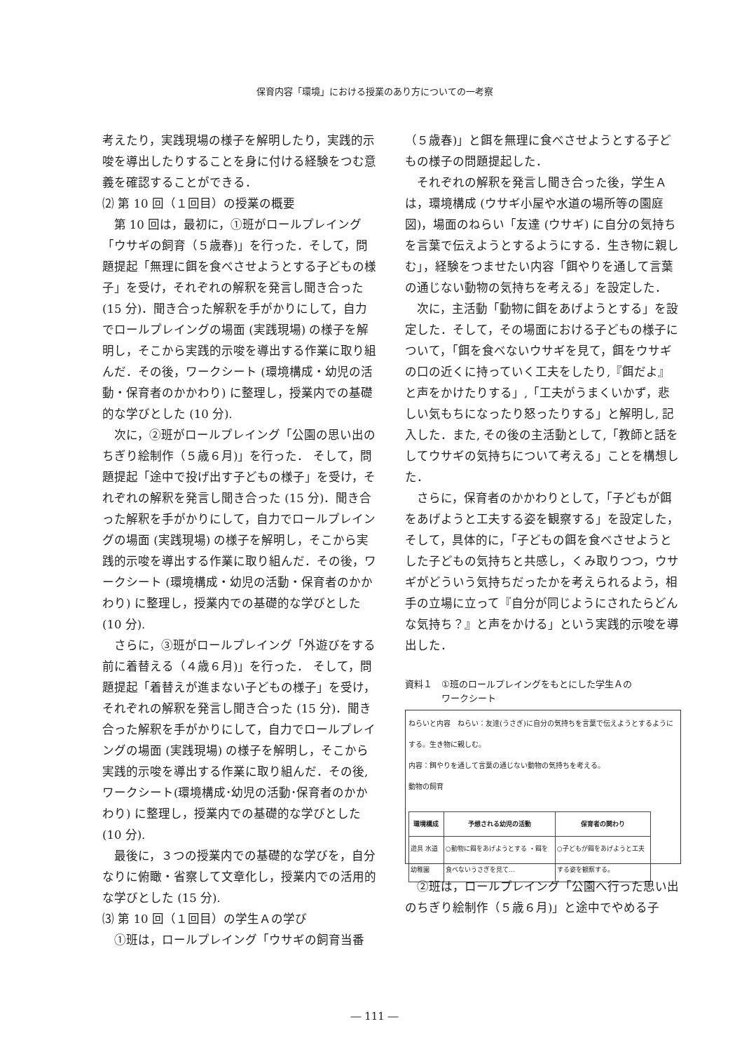保育内容「環境」における授業のあり方についての一考察
考えたり，実践現場の様子を解明したり，実践的示唆を導出したりすることを身に付ける経験をつむ意義を確認することができる．
⑵ 第 10 回（１回目）の授業の概要
第 10 回は，最初に，①班がロールプレイング「ウサギの飼育（５歳春)」を行った．そして，問題提起「無理に餌を食べさせようとする子どもの様子」を受け，それぞれの解釈を発言し聞き合った (15 分)．聞き合った解釈を手がかりにして，自力でロールプレイングの場面 (実践現場) の様子を解明し，そこから実践的示唆を導出する作業に取り組んだ．その後，ワークシート (環境構成・幼児の活動・保育者のかかわり) に整理し，授業内での基礎的な学びとした (10 分).
次に，②班がロールプレイング「公園の思い出のちぎり絵制作（５歳６月)」を行った． そして，問題提起「途中で投げ出す子どもの様子」を受け，それぞれの解釈を発言し聞き合った (15 分)．聞き合った解釈を手がかりにして，自力でロールプレイングの場面 (実践現場) の様子を解明し，そこから実践的示唆を導出する作業に取り組んだ．その後，ワークシート (環境構成・幼児の活動・保育者のかかわり) に整理し，授業内での基礎的な学びとした (10 分).
さらに，③班がロールプレイング「外遊びをする前に着替える（４歳６月)」を行った． そして，問題提起「着替えが進まない子どもの様子」を受け，それぞれの解釈を発言し聞き合った (15 分)．聞き合った解釈を手がかりにして，自力でロールプレイングの場面 (実践現場) の様子を解明し，そこから実践的示唆を導出する作業に取り組んだ．その後, ワークシート(環境構成･幼児の活動･保育者のかかわり) に整理し，授業内での基礎的な学びとした (10 分).
最後に，３つの授業内での基礎的な学びを，自分なりに俯瞰・省察して文章化し，授業内での活用的な学びとした (15 分).
⑶ 第 10 回（１回目）の学生Ａの学び
①班は，ロールプレイング「ウサギの飼育当番
（５歳春)」と餌を無理に食べさせようとする子どもの様子の問題提起した．
それぞれの解釈を発言し聞き合った後，学生Ａは，環境構成 (ウサギ小屋や水道の場所等の園庭図)，場面のねらい「友達 (ウサギ) に自分の気持ちを言葉で伝えようとするようにする．生き物に親しむ」，経験をつませたい内容「餌やりを通して言葉の通じない動物の気持ちを考える」を設定した．
次に，主活動「動物に餌をあげようとする」を設定した．そして，その場面における子どもの様子について，「餌を食べないウサギを見て，餌をウサギの口の近くに持っていく工夫をしたり,『餌だよ』と声をかけたりする」,「工夫がうまくいかず，悲しい気もちになったり怒ったりする」と解明し, 記入した．また, その後の主活動として,「教師と話をしてウサギの気持ちについて考える」ことを構想した．
さらに，保育者のかかわりとして，「子どもが餌をあげようと工夫する姿を観察する」を設定した，そして，具体的に，「子どもの餌を食べさせようとした子どもの気持ちと共感し，くみ取りつつ，ウサギがどういう気持ちだったかを考えられるよう，相手の立場に立って『自分が同じようにされたらどんな気持ち？』と声をかける」という実践的示唆を導出した．
資料１　①班のロールプレイングをもとにした学生Ａの
　　　　ワークシート
ねらいと内容　ねらい：友達(うさぎ)に自分の気持ちを言葉で伝えようとするようにする。生き物に親しむ。
内容：餌やりを通して言葉の通じない動物の気持ちを考える。
動物の飼育
| 環境構成 | 予想される幼児の活動 | 保育者の関わり |
| --- | --- | --- |
| 遊具 水道 幼稚園 | ○動物に餌をあげようとする ・餌を食べないうさぎを見て… | ○子どもが餌をあげようと工夫する姿を観察する。 |
②班は，ロールプレイング「公園へ行った思い出のちぎり絵制作（５歳６月)」と途中でやめる子
― 111 ―